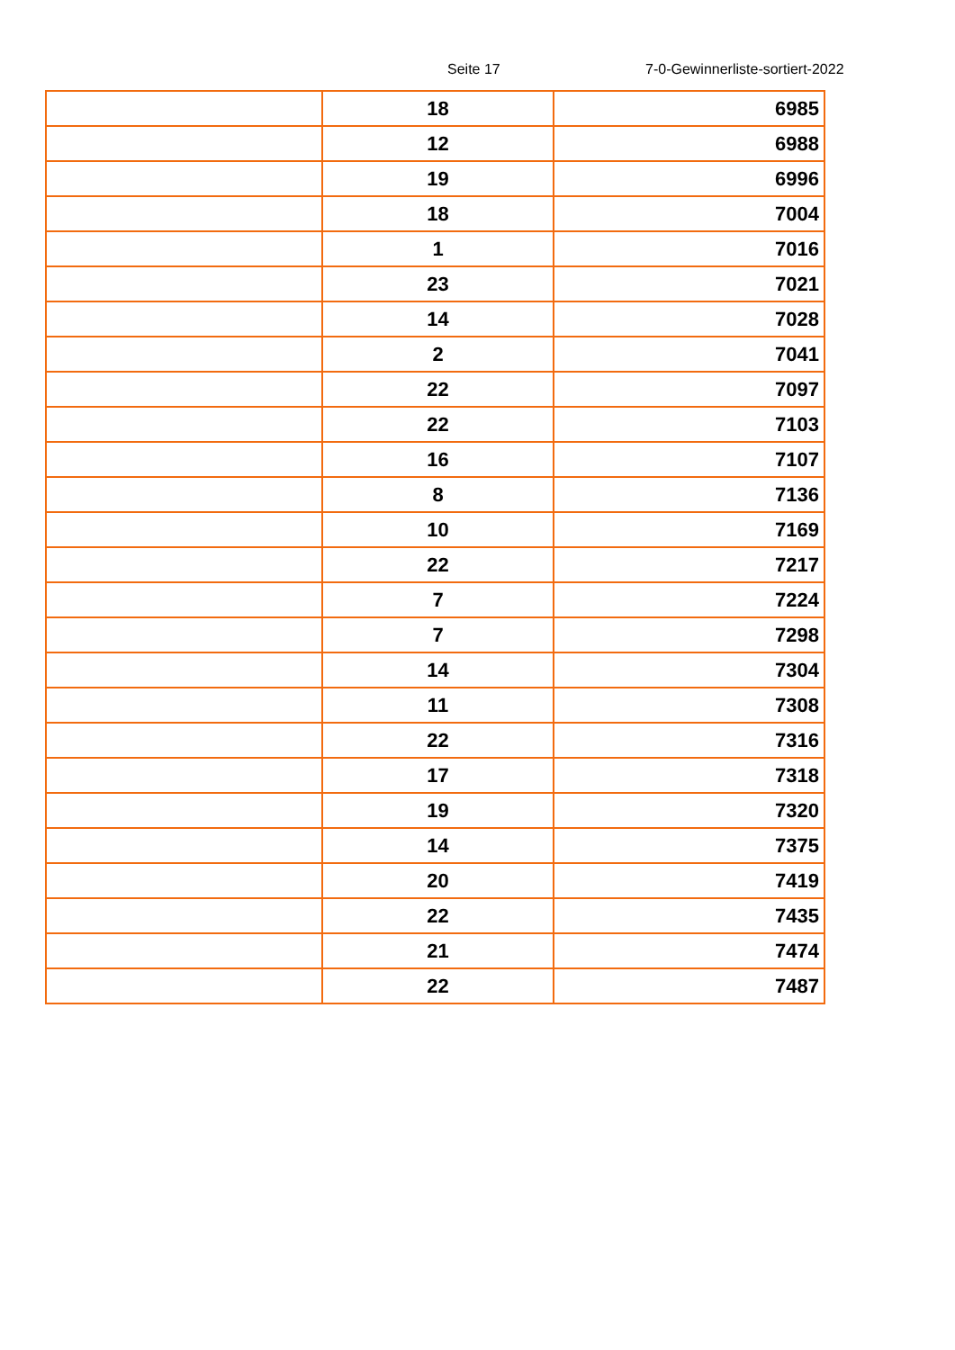Seite 17 7-0-Gewinnerliste-sortiert-2022
| | 18 | 6985 |
| | 12 | 6988 |
| | 19 | 6996 |
| | 18 | 7004 |
| | 1 | 7016 |
| | 23 | 7021 |
| | 14 | 7028 |
| | 2 | 7041 |
| | 22 | 7097 |
| | 22 | 7103 |
| | 16 | 7107 |
| | 8 | 7136 |
| | 10 | 7169 |
| | 22 | 7217 |
| | 7 | 7224 |
| | 7 | 7298 |
| | 14 | 7304 |
| | 11 | 7308 |
| | 22 | 7316 |
| | 17 | 7318 |
| | 19 | 7320 |
| | 14 | 7375 |
| | 20 | 7419 |
| | 22 | 7435 |
| | 21 | 7474 |
| | 22 | 7487 |